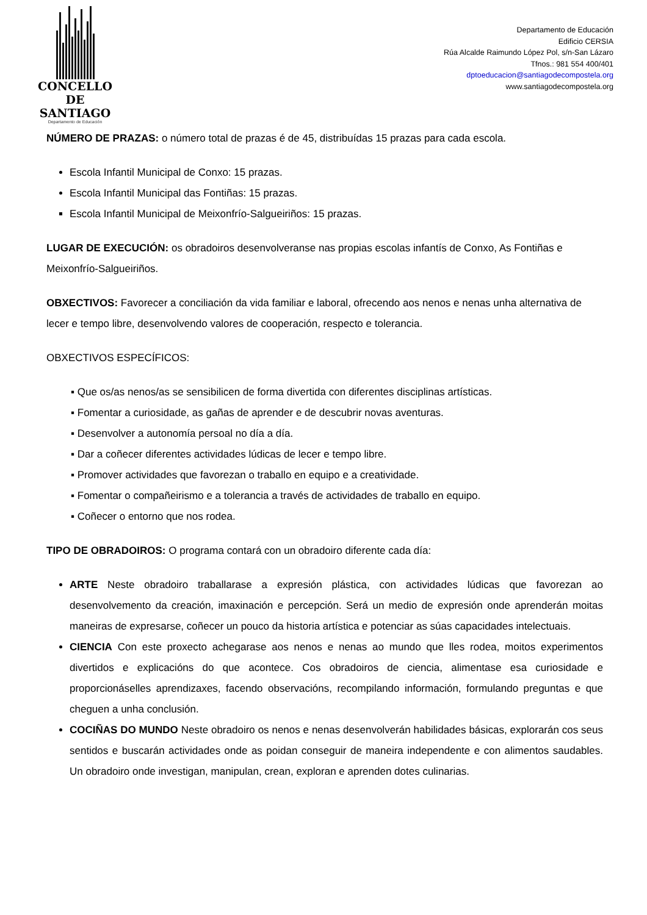CONCELLO DE
SANTIAGO
Departamento de Educación
Departamento de Educación
Edificio CERSIA
Rúa Alcalde Raimundo López Pol, s/n-San Lázaro
Tfnos.: 981 554 400/401
dptoeducacion@santiagodecompostela.org
www.santiagodecompostela.org
NÚMERO DE PRAZAS: o número total de prazas é de 45, distribuídas 15 prazas para cada escola.
Escola Infantil Municipal de Conxo: 15 prazas.
Escola Infantil Municipal das Fontiñas: 15 prazas.
Escola Infantil Municipal de Meixonfrío-Salgueiriños: 15 prazas.
LUGAR DE EXECUCIÓN: os obradoiros desenvolveranse nas propias escolas infantís de Conxo, As Fontiñas e Meixonfrío-Salgueiriños.
OBXECTIVOS: Favorecer a conciliación da vida familiar e laboral, ofrecendo aos nenos e nenas unha alternativa de lecer e tempo libre, desenvolvendo valores de cooperación, respecto e tolerancia.
OBXECTIVOS ESPECÍFICOS:
▪ Que os/as nenos/as se sensibilicen de forma divertida con diferentes disciplinas artísticas.
▪ Fomentar a curiosidade, as gañas de aprender e de descubrir novas aventuras.
▪ Desenvolver a autonomía persoal no día a día.
▪ Dar a coñecer diferentes actividades lúdicas de lecer e tempo libre.
▪ Promover actividades que favorezan o traballo en equipo e a creatividade.
▪ Fomentar o compañeirismo e a tolerancia a través de actividades de traballo en equipo.
▪ Coñecer o entorno que nos rodea.
TIPO DE OBRADOIROS: O programa contará con un obradoiro diferente cada día:
ARTE Neste obradoiro traballarase a expresión plástica, con actividades lúdicas que favorezan ao desenvolvemento da creación, imaxinación e percepción. Será un medio de expresión onde aprenderán moitas maneiras de expresarse, coñecer un pouco da historia artística e potenciar as súas capacidades intelectuais.
CIENCIA Con este proxecto achegarase aos nenos e nenas ao mundo que lles rodea, moitos experimentos divertidos e explicacións do que acontece. Cos obradoiros de ciencia, alimentase esa curiosidade e proporcionáselles aprendizaxes, facendo observacións, recompilando información, formulando preguntas e que cheguen a unha conclusión.
COCIÑAS DO MUNDO Neste obradoiro os nenos e nenas desenvolverán habilidades básicas, explorarán cos seus sentidos e buscarán actividades onde as poidan conseguir de maneira independente e con alimentos saudables. Un obradoiro onde investigan, manipulan, crean, exploran e aprenden dotes culinarias.